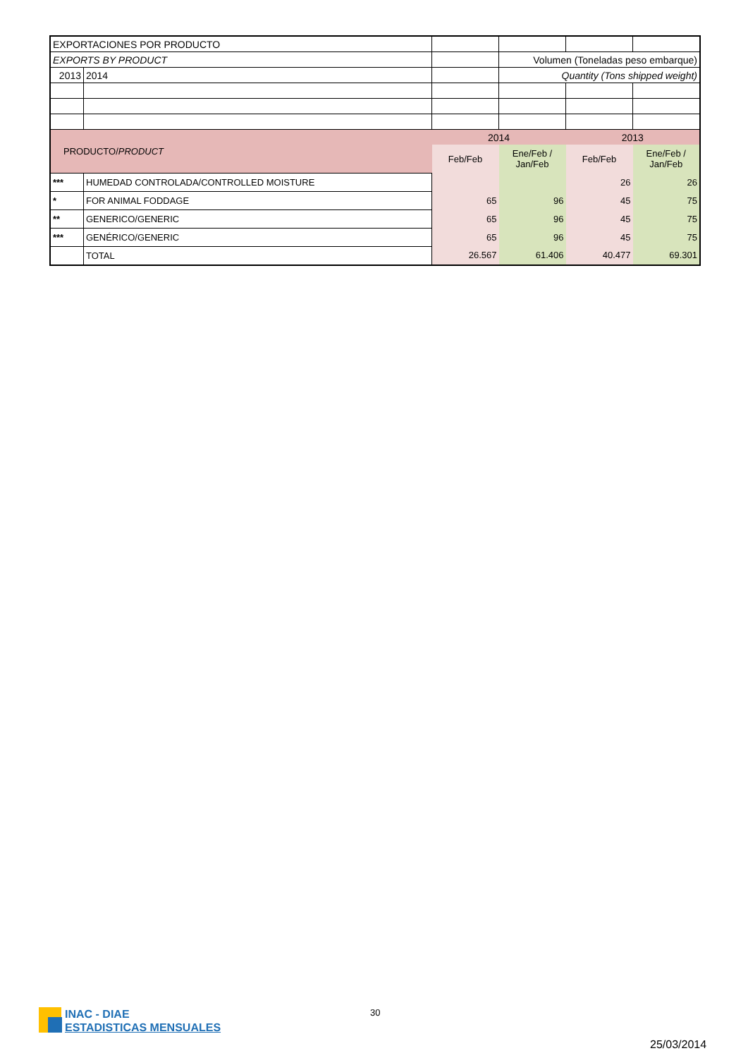| EXPORTACIONES POR PRODUCTO | | | | | |
| EXPORTS BY PRODUCT | | | Volumen (Toneladas peso embarque) | | |
| 2013 | 2014 | | Quantity (Tons shipped weight) | | |
| PRODUCTO/ PRODUCT | | 2014 | | 2013 | |
| | | Feb/Feb | Ene/Feb / Jan/Feb | Feb/Feb | Ene/Feb / Jan/Feb |
| *** | HUMEDAD CONTROLADA/CONTROLLED MOISTURE | | | 26 | 26 |
| * | FOR ANIMAL FODDAGE | 65 | 96 | 45 | 75 |
| ** | GENERICO/GENERIC | 65 | 96 | 45 | 75 |
| *** | GENÉRICO/GENERIC | 65 | 96 | 45 | 75 |
| | TOTAL | 26.567 | 61.406 | 40.477 | 69.301 |
INAC - DIAE
ESTADISTICAS MENSUALES
30
25/03/2014